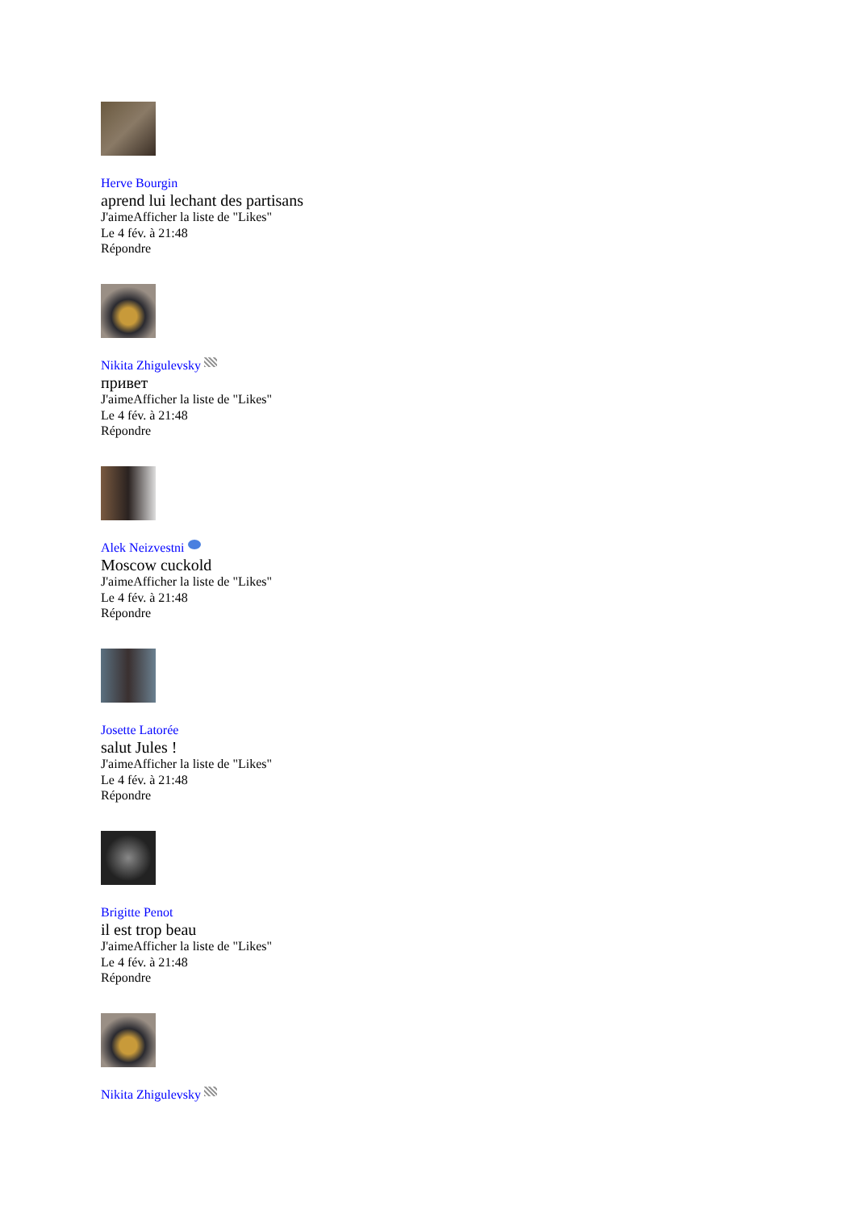Herve Bourgin
aprend lui lechant des partisans
J'aimeAfficher la liste de "Likes"
Le 4 fév. à 21:48
Répondre
Nikita Zhigulevsky
привет
J'aimeAfficher la liste de "Likes"
Le 4 fév. à 21:48
Répondre
Alek Neizvestni
Moscow cuckold
J'aimeAfficher la liste de "Likes"
Le 4 fév. à 21:48
Répondre
Josette Latorée
salut Jules !
J'aimeAfficher la liste de "Likes"
Le 4 fév. à 21:48
Répondre
Brigitte Penot
il est trop beau
J'aimeAfficher la liste de "Likes"
Le 4 fév. à 21:48
Répondre
Nikita Zhigulevsky